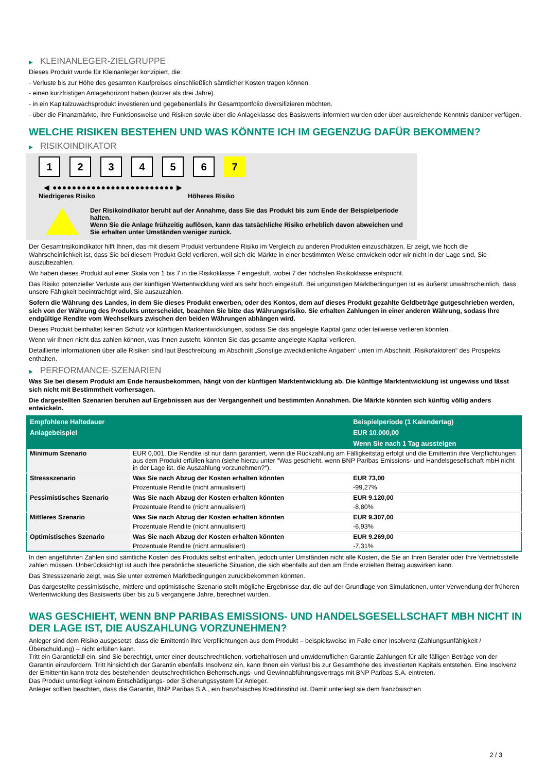▶ KLEINANLEGER-ZIELGRUPPE
Dieses Produkt wurde für Kleinanleger konzipiert, die:
- Verluste bis zur Höhe des gesamten Kaufpreises einschließlich sämtlicher Kosten tragen können.
- einen kurzfristigen Anlagehorizont haben (kürzer als drei Jahre).
- in ein Kapitalzuwachsprodukt investieren und gegebenenfalls ihr Gesamtportfolio diversifizieren möchten.
- über die Finanzmärkte, ihre Funktionsweise und Risiken sowie über die Anlageklasse des Basiswerts informiert wurden oder über ausreichende Kenntnis darüber verfügen.
WELCHE RISIKEN BESTEHEN UND WAS KÖNNTE ICH IM GEGENZUG DAFÜR BEKOMMEN?
▶ RISIKOINDIKATOR
1 2 3 4 5 6 7
◀ ●●●●●●●●●●●●●●●●●●●●●●●●● ▶
Niedrigeres Risiko Höheres Risiko
Der Risikoindikator beruht auf der Annahme, dass Sie das Produkt bis zum Ende der Beispielperiode halten.
Wenn Sie die Anlage frühzeitig auflösen, kann das tatsächliche Risiko erheblich davon abweichen und Sie erhalten unter Umständen weniger zurück.
Der Gesamtrisikoindikator hilft Ihnen, das mit diesem Produkt verbundene Risiko im Vergleich zu anderen Produkten einzuschätzen. Er zeigt, wie hoch die Wahrscheinlichkeit ist, dass Sie bei diesem Produkt Geld verlieren, weil sich die Märkte in einer bestimmten Weise entwickeln oder wir nicht in der Lage sind, Sie auszubezahlen.
Wir haben dieses Produkt auf einer Skala von 1 bis 7 in die Risikoklasse 7 eingestuft, wobei 7 der höchsten Risikoklasse entspricht.
Das Risiko potenzieller Verluste aus der künftigen Wertentwicklung wird als sehr hoch eingestuft. Bei ungünstigen Marktbedingungen ist es äußerst unwahrscheinlich, dass unsere Fähigkeit beeinträchtigt wird, Sie auszuzahlen.
Sofern die Währung des Landes, in dem Sie dieses Produkt erwerben, oder des Kontos, dem auf dieses Produkt gezahlte Geldbeträge gutgeschrieben werden, sich von der Währung des Produkts unterscheidet, beachten Sie bitte das Währungsrisiko. Sie erhalten Zahlungen in einer anderen Währung, sodass Ihre endgültige Rendite vom Wechselkurs zwischen den beiden Währungen abhängen wird.
Dieses Produkt beinhaltet keinen Schutz vor künftigen Marktentwicklungen, sodass Sie das angelegte Kapital ganz oder teilweise verlieren könnten.
Wenn wir Ihnen nicht das zahlen können, was Ihnen zusteht, könnten Sie das gesamte angelegte Kapital verlieren.
Detaillierte Informationen über alle Risiken sind laut Beschreibung im Abschnitt „Sonstige zweckdienliche Angaben“ unten im Abschnitt „Risikofaktoren“ des Prospekts enthalten.
▶ PERFORMANCE-SZENARIEN
Was Sie bei diesem Produkt am Ende herausbekommen, hängt von der künftigen Marktentwicklung ab. Die künftige Marktentwicklung ist ungewiss und lässt sich nicht mit Bestimmtheit vorhersagen.
Die dargestellten Szenarien beruhen auf Ergebnissen aus der Vergangenheit und bestimmten Annahmen. Die Märkte könnten sich künftig völlig anders entwickeln.
| Empfohlene Haltedauer | | Beispielperiode (1 Kalendertag) |
| --- | --- | --- |
| Anlagebeispiel | | EUR 10.000,00 |
| | | Wenn Sie nach 1 Tag aussteigen |
| Minimum Szenario | EUR 0,001. Die Rendite ist nur dann garantiert, wenn die Rückzahlung am Fälligkeitstag erfolgt und die Emittentin ihre Verpflichtungen aus dem Produkt erfüllen kann (siehe hierzu unter "Was geschieht, wenn BNP Paribas Emissions- und Handelsgesellschaft mbH nicht in der Lage ist, die Auszahlung vorzunehmen?"). | |
| Stressszenario | Was Sie nach Abzug der Kosten erhalten könnten | EUR 73,00 |
| | Prozentuale Rendite (nicht annualisiert) | -99,27% |
| Pessimistisches Szenario | Was Sie nach Abzug der Kosten erhalten könnten | EUR 9.120,00 |
| | Prozentuale Rendite (nicht annualisiert) | -8,80% |
| Mittleres Szenario | Was Sie nach Abzug der Kosten erhalten könnten | EUR 9.307,00 |
| | Prozentuale Rendite (nicht annualisiert) | -6,93% |
| Optimistisches Szenario | Was Sie nach Abzug der Kosten erhalten könnten | EUR 9.269,00 |
| | Prozentuale Rendite (nicht annualisiert) | -7,31% |
In den angeführten Zahlen sind sämtliche Kosten des Produkts selbst enthalten, jedoch unter Umständen nicht alle Kosten, die Sie an Ihren Berater oder Ihre Vertriebsstelle zahlen müssen. Unberücksichtigt ist auch Ihre persönliche steuerliche Situation, die sich ebenfalls auf den am Ende erzielten Betrag auswirken kann.
Das Stressszenario zeigt, was Sie unter extremen Marktbedingungen zurückbekommen könnten.
Das dargestellte pessimistische, mittlere und optimistische Szenario stellt mögliche Ergebnisse dar, die auf der Grundlage von Simulationen, unter Verwendung der früheren Wertentwicklung des Basiswerts über bis zu 5 vergangene Jahre, berechnet wurden.
WAS GESCHIEHT, WENN BNP PARIBAS EMISSIONS- UND HANDELSGESELLSCHAFT MBH NICHT IN DER LAGE IST, DIE AUSZAHLUNG VORZUNEHMEN?
Anleger sind dem Risiko ausgesetzt, dass die Emittentin ihre Verpflichtungen aus dem Produkt – beispielsweise im Falle einer Insolvenz (Zahlungsunfähigkeit / Überschuldung) – nicht erfüllen kann.
Tritt ein Garantiefall ein, sind Sie berechtigt, unter einer deutschrechtlichen, vorbehaltlosen und unwiderruflichen Garantie Zahlungen für alle fälligen Beträge von der Garantin einzufordern. Tritt hinsichtlich der Garantin ebenfalls Insolvenz ein, kann Ihnen ein Verlust bis zur Gesamthöhe des investierten Kapitals entstehen. Eine Insolvenz der Emittentin kann trotz des bestehenden deutschrechtlichen Beherrschungs- und Gewinnabführungsvertrags mit BNP Paribas S.A. eintreten.
Das Produkt unterliegt keinem Entschädigungs- oder Sicherungssystem für Anleger.
Anleger sollten beachten, dass die Garantin, BNP Paribas S.A., ein französisches Kreditinstitut ist. Damit unterliegt sie dem französischen
2 / 3